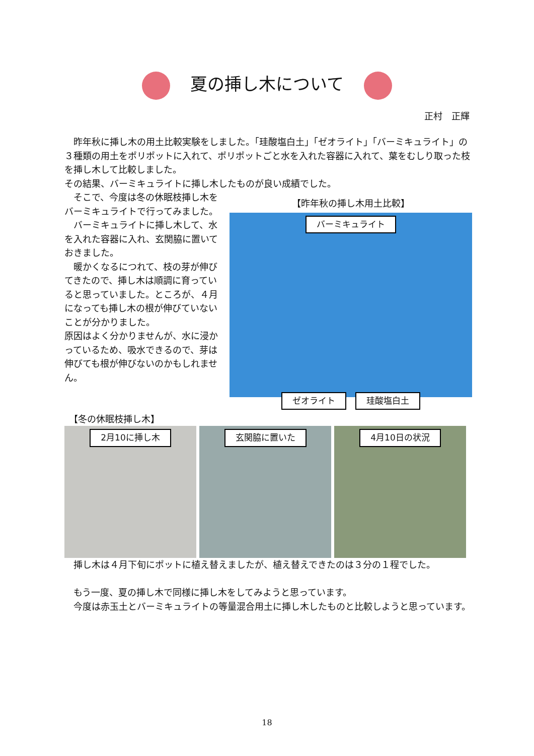夏の挿し木について
正村　正輝
　昨年秋に挿し木の用土比較実験をしました。「珪酸塩白土」「ゼオライト」「バーミキュライト」の３種類の用土をポリポットに入れて、ポリポットごと水を入れた容器に入れて、葉をむしり取った枝を挿し木して比較しました。
その結果、バーミキュライトに挿し木したものが良い成績でした。
　そこで、今度は冬の休眠枝挿し木をバーミキュライトで行ってみました。
　バーミキュライトに挿し木して、水を入れた容器に入れ、玄関脇に置いておきました。
　暖かくなるにつれて、枝の芽が伸びてきたので、挿し木は順調に育っていると思っていました。ところが、４月になっても挿し木の根が伸びていないことが分かりました。
原因はよく分かりませんが、水に浸かっているため、吸水できるので、芽は伸びても根が伸びないのかもしれません。
【昨年秋の挿し木用土比較】
バーミキュライト
ゼオライト 珪酸塩白土
　【冬の休眠枝挿し木】
2月10に挿し木 玄関脇に置いた 4月10日の状況
　挿し木は４月下旬にポットに植え替えましたが、植え替えできたのは３分の１程でした。
　もう一度、夏の挿し木で同様に挿し木をしてみようと思っています。
　今度は赤玉土とバーミキュライトの等量混合用土に挿し木したものと比較しようと思っています。
18